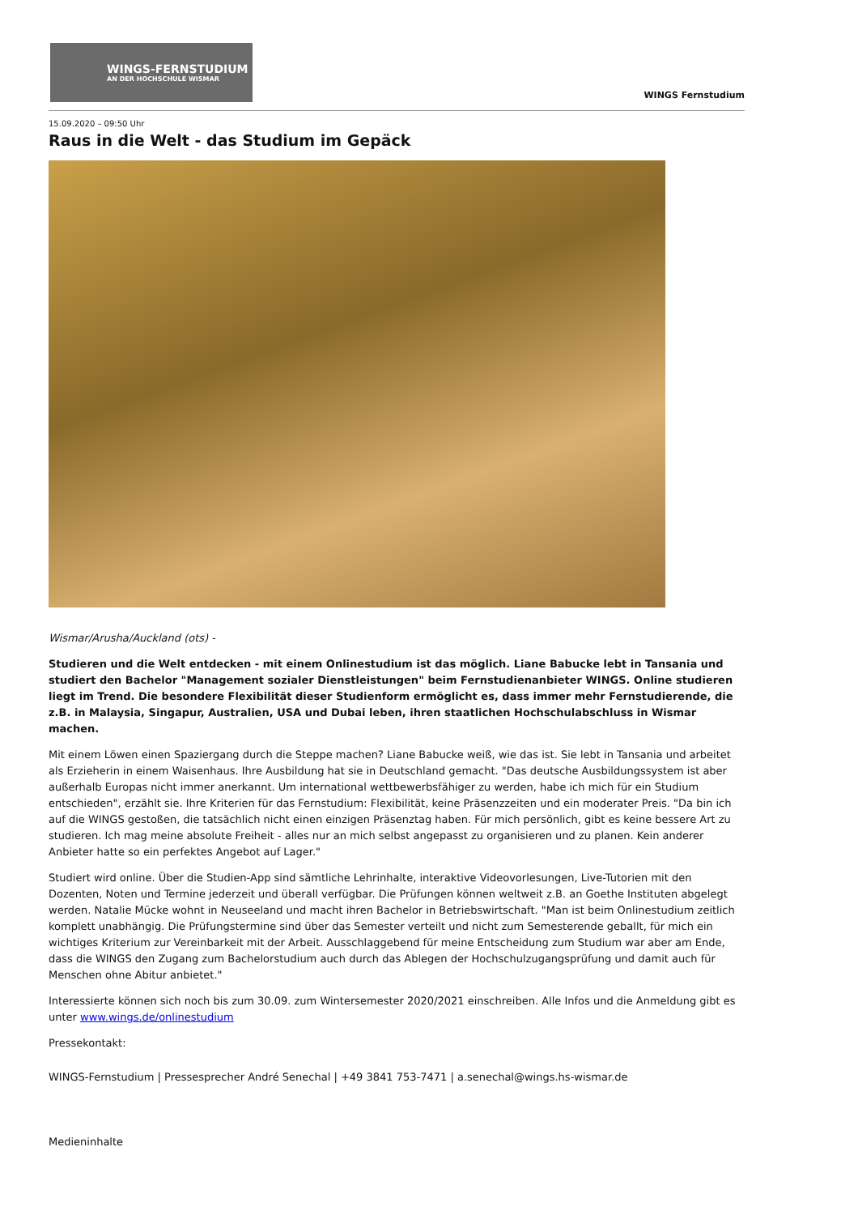WINGS-FERNSTUDIUM
AN DER HOCHSCHULE WISMAR
WINGS Fernstudium
15.09.2020 – 09:50 Uhr
Raus in die Welt - das Studium im Gepäck
Wismar/Arusha/Auckland (ots) -
Studieren und die Welt entdecken - mit einem Onlinestudium ist das möglich. Liane Babucke lebt in Tansania und studiert den Bachelor "Management sozialer Dienstleistungen" beim Fernstudienanbieter WINGS. Online studieren liegt im Trend. Die besondere Flexibilität dieser Studienform ermöglicht es, dass immer mehr Fernstudierende, die z.B. in Malaysia, Singapur, Australien, USA und Dubai leben, ihren staatlichen Hochschulabschluss in Wismar machen.
Mit einem Löwen einen Spaziergang durch die Steppe machen? Liane Babucke weiß, wie das ist. Sie lebt in Tansania und arbeitet als Erzieherin in einem Waisenhaus. Ihre Ausbildung hat sie in Deutschland gemacht. "Das deutsche Ausbildungssystem ist aber außerhalb Europas nicht immer anerkannt. Um international wettbewerbsfähiger zu werden, habe ich mich für ein Studium entschieden", erzählt sie. Ihre Kriterien für das Fernstudium: Flexibilität, keine Präsenzzeiten und ein moderater Preis. "Da bin ich auf die WINGS gestoßen, die tatsächlich nicht einen einzigen Präsenztag haben. Für mich persönlich, gibt es keine bessere Art zu studieren. Ich mag meine absolute Freiheit - alles nur an mich selbst angepasst zu organisieren und zu planen. Kein anderer Anbieter hatte so ein perfektes Angebot auf Lager."
Studiert wird online. Über die Studien-App sind sämtliche Lehrinhalte, interaktive Videovorlesungen, Live-Tutorien mit den Dozenten, Noten und Termine jederzeit und überall verfügbar. Die Prüfungen können weltweit z.B. an Goethe Instituten abgelegt werden. Natalie Mücke wohnt in Neuseeland und macht ihren Bachelor in Betriebswirtschaft. "Man ist beim Onlinestudium zeitlich komplett unabhängig. Die Prüfungstermine sind über das Semester verteilt und nicht zum Semesterende geballt, für mich ein wichtiges Kriterium zur Vereinbarkeit mit der Arbeit. Ausschlaggebend für meine Entscheidung zum Studium war aber am Ende, dass die WINGS den Zugang zum Bachelorstudium auch durch das Ablegen der Hochschulzugangsprüfung und damit auch für Menschen ohne Abitur anbietet."
Interessierte können sich noch bis zum 30.09. zum Wintersemester 2020/2021 einschreiben. Alle Infos und die Anmeldung gibt es unter www.wings.de/onlinestudium
Pressekontakt:
WINGS-Fernstudium | Pressesprecher André Senechal | +49 3841 753-7471 | a.senechal@wings.hs-wismar.de
Medieninhalte